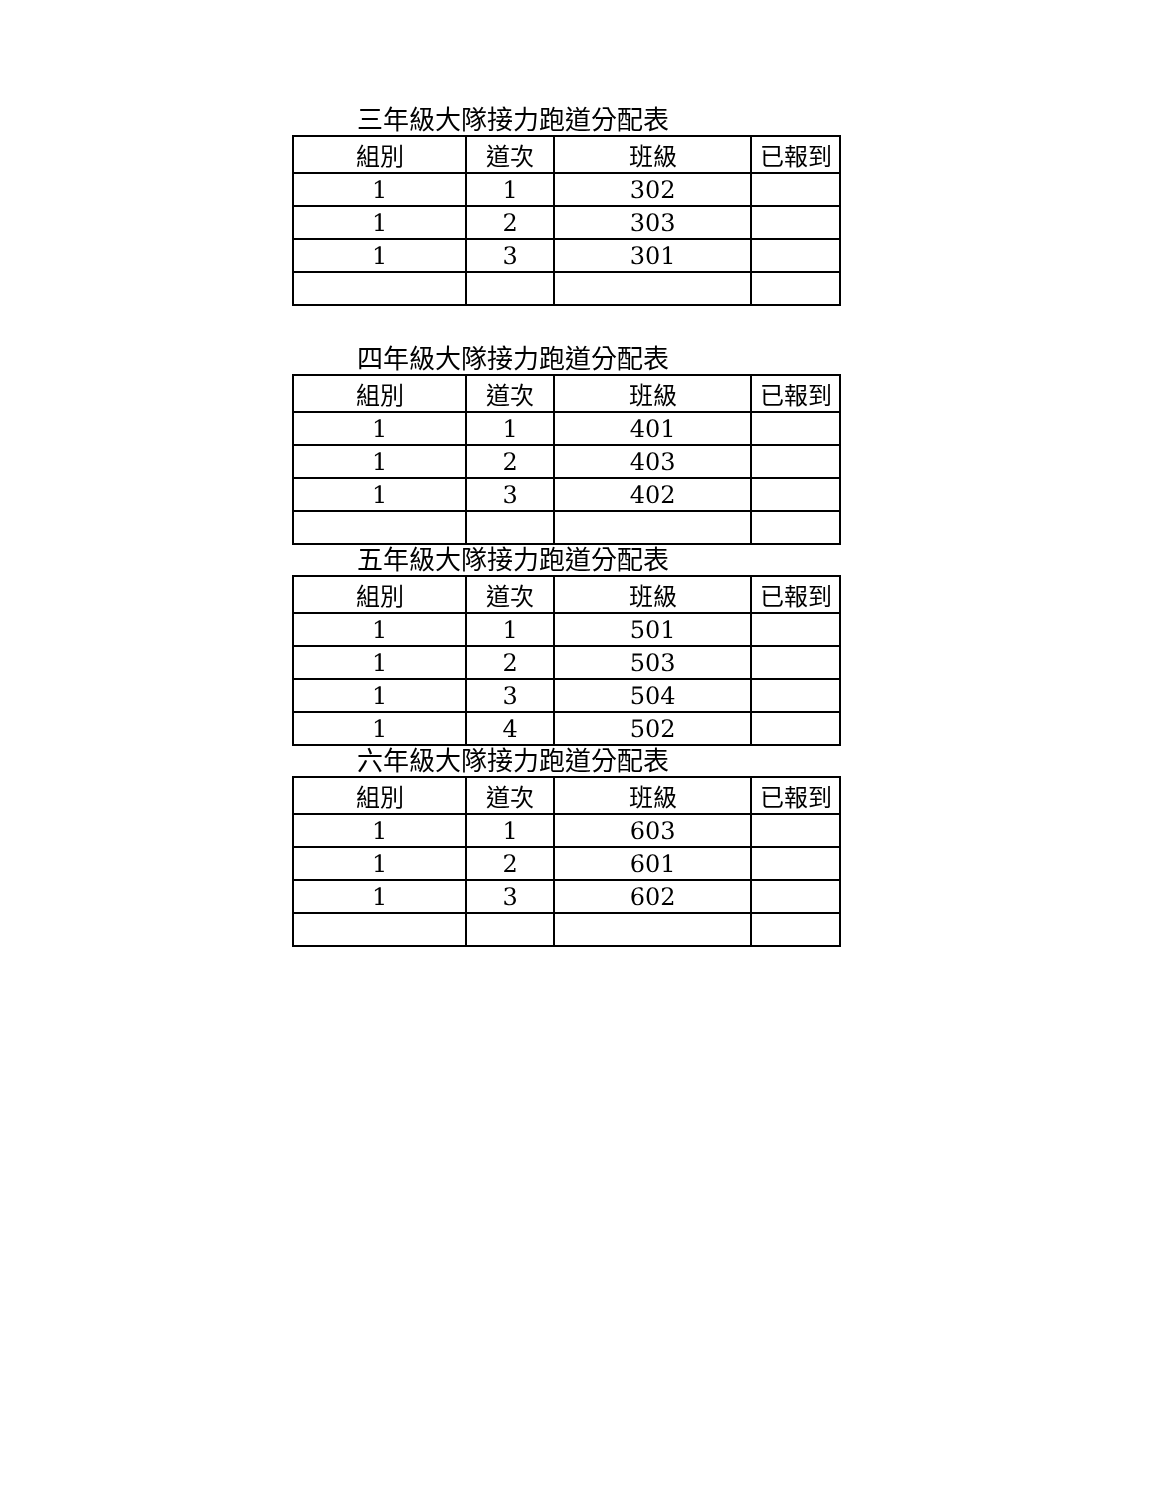三年級大隊接力跑道分配表
| 組別 | 道次 | 班級 | 已報到 |
| --- | --- | --- | --- |
| 1 | 1 | 302 | |
| 1 | 2 | 303 | |
| 1 | 3 | 301 | |
四年級大隊接力跑道分配表
| 組別 | 道次 | 班級 | 已報到 |
| --- | --- | --- | --- |
| 1 | 1 | 401 | |
| 1 | 2 | 403 | |
| 1 | 3 | 402 | |
五年級大隊接力跑道分配表
| 組別 | 道次 | 班級 | 已報到 |
| --- | --- | --- | --- |
| 1 | 1 | 501 | |
| 1 | 2 | 503 | |
| 1 | 3 | 504 | |
| 1 | 4 | 502 | |
六年級大隊接力跑道分配表
| 組別 | 道次 | 班級 | 已報到 |
| --- | --- | --- | --- |
| 1 | 1 | 603 | |
| 1 | 2 | 601 | |
| 1 | 3 | 602 | |